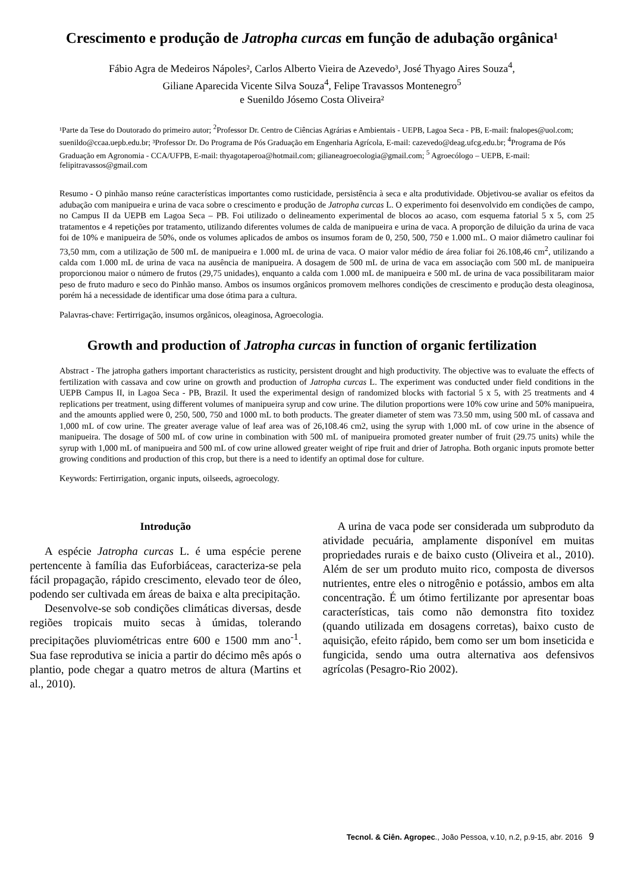Crescimento e produção de Jatropha curcas em função de adubação orgânica¹
Fábio Agra de Medeiros Nápoles², Carlos Alberto Vieira de Azevedo³, José Thyago Aires Souza<sup>4</sup>,
Giliane Aparecida Vicente Silva Souza<sup>4</sup>, Felipe Travassos Montenegro<sup>5</sup>
e Suenildo Jósemo Costa Oliveira²
¹Parte da Tese do Doutorado do primeiro autor; <sup>2</sup>Professor Dr. Centro de Ciências Agrárias e Ambientais - UEPB, Lagoa Seca - PB, E-mail: fnalopes@uol.com; suenildo@ccaa.uepb.edu.br; ³Professor Dr. Do Programa de Pós Graduação em Engenharia Agrícola, E-mail: cazevedo@deag.ufcg.edu.br; <sup>4</sup>Programa de Pós Graduação em Agronomia - CCA/UFPB, E-mail: thyagotaperoa@hotmail.com; gilianeagroecologia@gmail.com; <sup>5</sup> Agroecólogo – UEPB, E-mail: felipitravassos@gmail.com
Resumo - O pinhão manso reúne características importantes como rusticidade, persistência à seca e alta produtividade. Objetivou-se avaliar os efeitos da adubação com manipueira e urina de vaca sobre o crescimento e produção de Jatropha curcas L. O experimento foi desenvolvido em condições de campo, no Campus II da UEPB em Lagoa Seca – PB. Foi utilizado o delineamento experimental de blocos ao acaso, com esquema fatorial 5 x 5, com 25 tratamentos e 4 repetições por tratamento, utilizando diferentes volumes de calda de manipueira e urina de vaca. A proporção de diluição da urina de vaca foi de 10% e manipueira de 50%, onde os volumes aplicados de ambos os insumos foram de 0, 250, 500, 750 e 1.000 mL. O maior diâmetro caulinar foi 73,50 mm, com a utilização de 500 mL de manipueira e 1.000 mL de urina de vaca. O maior valor médio de área foliar foi 26.108,46 cm<sup>2</sup>, utilizando a calda com 1.000 mL de urina de vaca na ausência de manipueira. A dosagem de 500 mL de urina de vaca em associação com 500 mL de manipueira proporcionou maior o número de frutos (29,75 unidades), enquanto a calda com 1.000 mL de manipueira e 500 mL de urina de vaca possibilitaram maior peso de fruto maduro e seco do Pinhão manso. Ambos os insumos orgânicos promovem melhores condições de crescimento e produção desta oleaginosa, porém há a necessidade de identificar uma dose ótima para a cultura.
Palavras-chave: Fertirrigação, insumos orgânicos, oleaginosa, Agroecologia.
Growth and production of Jatropha curcas in function of organic fertilization
Abstract - The jatropha gathers important characteristics as rusticity, persistent drought and high productivity. The objective was to evaluate the effects of fertilization with cassava and cow urine on growth and production of Jatropha curcas L. The experiment was conducted under field conditions in the UEPB Campus II, in Lagoa Seca - PB, Brazil. It used the experimental design of randomized blocks with factorial 5 x 5, with 25 treatments and 4 replications per treatment, using different volumes of manipueira syrup and cow urine. The dilution proportions were 10% cow urine and 50% manipueira, and the amounts applied were 0, 250, 500, 750 and 1000 mL to both products. The greater diameter of stem was 73.50 mm, using 500 mL of cassava and 1,000 mL of cow urine. The greater average value of leaf area was of 26,108.46 cm2, using the syrup with 1,000 mL of cow urine in the absence of manipueira. The dosage of 500 mL of cow urine in combination with 500 mL of manipueira promoted greater number of fruit (29.75 units) while the syrup with 1,000 mL of manipueira and 500 mL of cow urine allowed greater weight of ripe fruit and drier of Jatropha. Both organic inputs promote better growing conditions and production of this crop, but there is a need to identify an optimal dose for culture.
Keywords: Fertirrigation, organic inputs, oilseeds, agroecology.
Introdução
A espécie Jatropha curcas L. é uma espécie perene pertencente à família das Euforbiáceas, caracteriza-se pela fácil propagação, rápido crescimento, elevado teor de óleo, podendo ser cultivada em áreas de baixa e alta precipitação.
Desenvolve-se sob condições climáticas diversas, desde regiões tropicais muito secas à úmidas, tolerando precipitações pluviométricas entre 600 e 1500 mm ano<sup>-1</sup>. Sua fase reprodutiva se inicia a partir do décimo mês após o plantio, pode chegar a quatro metros de altura (Martins et al., 2010).
A urina de vaca pode ser considerada um subproduto da atividade pecuária, amplamente disponível em muitas propriedades rurais e de baixo custo (Oliveira et al., 2010). Além de ser um produto muito rico, composta de diversos nutrientes, entre eles o nitrogênio e potássio, ambos em alta concentração. É um ótimo fertilizante por apresentar boas características, tais como não demonstra fito toxidez (quando utilizada em dosagens corretas), baixo custo de aquisição, efeito rápido, bem como ser um bom inseticida e fungicida, sendo uma outra alternativa aos defensivos agrícolas (Pesagro-Rio 2002).
Tecnol. & Ciên. Agropec., João Pessoa, v.10, n.2, p.9-15, abr. 2016 9